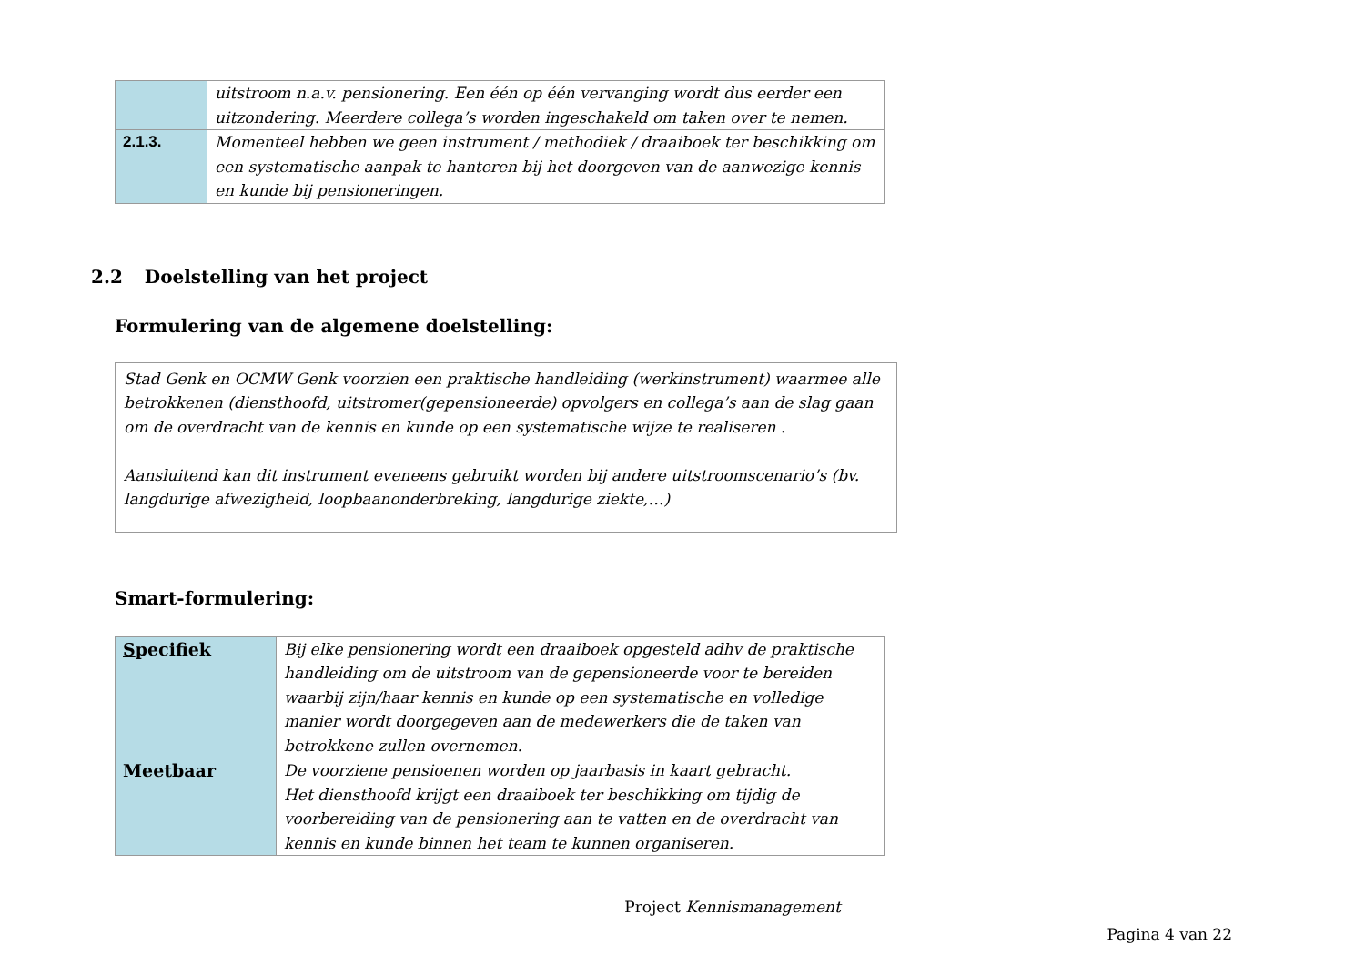| | uitstroom n.a.v. pensionering. Een één op één vervanging wordt dus eerder een uitzondering. Meerdere collega’s worden ingeschakeld om taken over te nemen. |
| 2.1.3. | Momenteel hebben we geen instrument / methodiek / draaiboek ter beschikking om een systematische aanpak te hanteren bij het doorgeven van de aanwezige kennis en kunde bij pensioneringen. |
2.2 Doelstelling van het project
Formulering van de algemene doelstelling:
Stad Genk en OCMW Genk voorzien een praktische handleiding (werkinstrument) waarmee alle betrokkenen (diensthoofd, uitstromer(gepensioneerde) opvolgers en collega’s aan de slag gaan om de overdracht van de kennis en kunde op een systematische wijze te realiseren .
Aansluitend kan dit instrument eveneens gebruikt worden bij andere uitstroomscenario’s (bv. langdurige afwezigheid, loopbaanonderbreking, langdurige ziekte,…)
Smart-formulering:
| S pecifiek | Bij elke pensionering wordt een draaiboek opgesteld adhv de praktische handleiding om de uitstroom van de gepensioneerde voor te bereiden waarbij zijn/haar kennis en kunde op een systematische en volledige manier wordt doorgegeven aan de medewerkers die de taken van betrokkene zullen overnemen. |
| M eetbaar | De voorziene pensioenen worden op jaarbasis in kaart gebracht. Het diensthoofd krijgt een draaiboek ter beschikking om tijdig de voorbereiding van de pensionering aan te vatten en de overdracht van kennis en kunde binnen het team te kunnen organiseren. |
Project Kennismanagement
Pagina 4 van 22